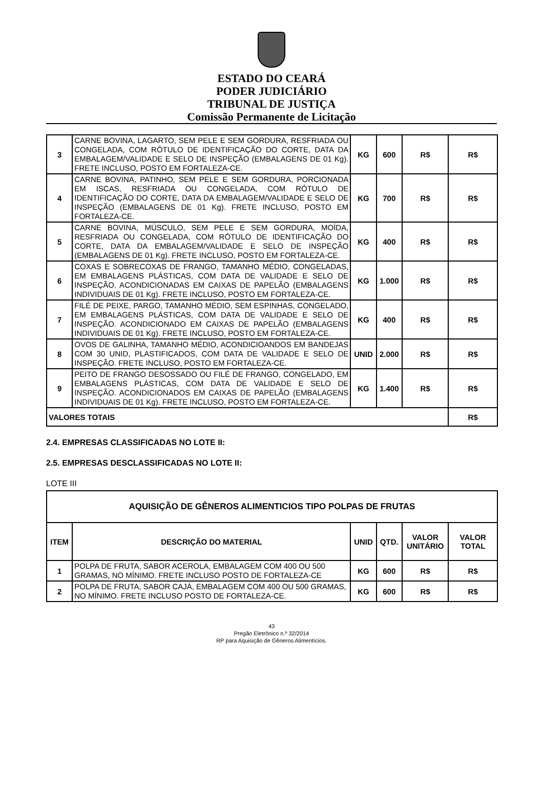ESTADO DO CEARÁ
PODER JUDICIÁRIO
TRIBUNAL DE JUSTIÇA
Comissão Permanente de Licitação
| 3 | CARNE BOVINA, LAGARTO, SEM PELE E SEM GORDURA, RESFRIADA OU CONGELADA, COM RÓTULO DE IDENTIFICAÇÃO DO CORTE, DATA DA EMBALAGEM/VALIDADE E SELO DE INSPEÇÃO (EMBALAGENS DE 01 Kg). FRETE INCLUSO, POSTO EM FORTALEZA-CE. | KG | 600 | R$ | R$ |
| 4 | CARNE BOVINA, PATINHO, SEM PELE E SEM GORDURA, PORCIONADA EM ISCAS, RESFRIADA OU CONGELADA, COM RÓTULO DE IDENTIFICAÇÃO DO CORTE, DATA DA EMBALAGEM/VALIDADE E SELO DE INSPEÇÃO (EMBALAGENS DE 01 Kg). FRETE INCLUSO, POSTO EM FORTALEZA-CE. | KG | 700 | R$ | R$ |
| 5 | CARNE BOVINA, MÚSCULO, SEM PELE E SEM GORDURA, MOÍDA, RESFRIADA OU CONGELADA, COM RÓTULO DE IDENTIFICAÇÃO DO CORTE, DATA DA EMBALAGEM/VALIDADE E SELO DE INSPEÇÃO (EMBALAGENS DE 01 Kg). FRETE INCLUSO, POSTO EM FORTALEZA-CE. | KG | 400 | R$ | R$ |
| 6 | COXAS E SOBRECOXAS DE FRANGO, TAMANHO MÉDIO, CONGELADAS, EM EMBALAGENS PLÁSTICAS, COM DATA DE VALIDADE E SELO DE INSPEÇÃO. ACONDICIONADAS EM CAIXAS DE PAPELÃO (EMBALAGENS INDIVIDUAIS DE 01 Kg). FRETE INCLUSO, POSTO EM FORTALEZA-CE. | KG | 1.000 | R$ | R$ |
| 7 | FILÉ DE PEIXE, PARGO, TAMANHO MÉDIO, SEM ESPINHAS, CONGELADO, EM EMBALAGENS PLÁSTICAS, COM DATA DE VALIDADE E SELO DE INSPEÇÃO. ACONDICIONADO EM CAIXAS DE PAPELÃO (EMBALAGENS INDIVIDUAIS DE 01 Kg). FRETE INCLUSO, POSTO EM FORTALEZA-CE. | KG | 400 | R$ | R$ |
| 8 | OVOS DE GALINHA, TAMANHO MÉDIO, ACONDICIOANDOS EM BANDEJAS COM 30 UNID, PLASTIFICADOS, COM DATA DE VALIDADE E SELO DE INSPEÇÃO. FRETE INCLUSO, POSTO EM FORTALEZA-CE. | UNID | 2.000 | R$ | R$ |
| 9 | PEITO DE FRANGO DESOSSADO OU FILÉ DE FRANGO, CONGELADO, EM EMBALAGENS PLÁSTICAS, COM DATA DE VALIDADE E SELO DE INSPEÇÃO. ACONDICIONADOS EM CAIXAS DE PAPELÃO (EMBALAGENS INDIVIDUAIS DE 01 Kg). FRETE INCLUSO, POSTO EM FORTALEZA-CE. | KG | 1.400 | R$ | R$ |
| VALORES TOTAIS | | | | | R$ |
2.4. EMPRESAS CLASSIFICADAS NO LOTE II:
2.5. EMPRESAS DESCLASSIFICADAS NO LOTE II:
LOTE III
| AQUISIÇÃO DE GÊNEROS ALIMENTICIOS TIPO POLPAS DE FRUTAS | | | | | |
| --- | --- | --- | --- | --- | --- |
| ITEM | DESCRIÇÃO DO MATERIAL | UNID | QTD. | VALOR UNITÁRIO | VALOR TOTAL |
| 1 | POLPA DE FRUTA, SABOR ACEROLA, EMBALAGEM COM 400 OU 500 GRAMAS, NO MÍNIMO. FRETE INCLUSO POSTO DE FORTALEZA-CE | KG | 600 | R$ | R$ |
| 2 | POLPA DE FRUTA, SABOR CAJÁ, EMBALAGEM COM 400 OU 500 GRAMAS, NO MÍNIMO. FRETE INCLUSO POSTO DE FORTALEZA-CE. | KG | 600 | R$ | R$ |
43
Pregão Eletrônico n.º 32/2014
RP para Aquisição de Gêneros Alimentícios.